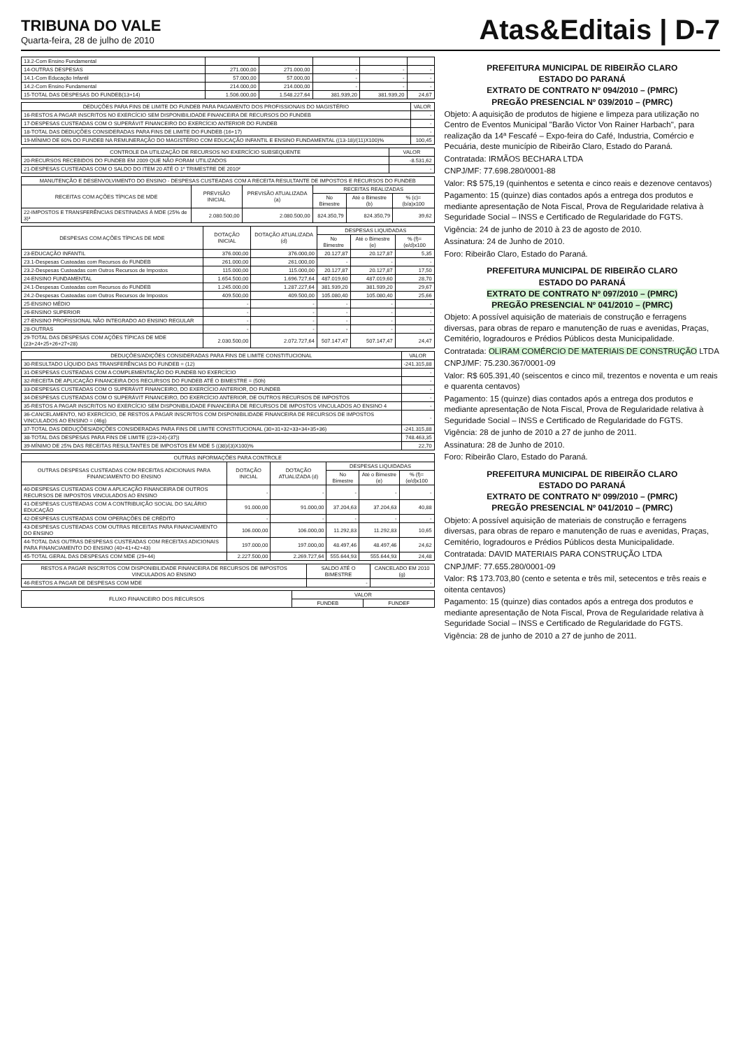TRIBUNA DO VALE
Quarta-feira, 28 de julho de 2010
Atas&Editais | D-7
| 13.2-Com Ensino Fundamental | | | | | |
| 14-OUTRAS DESPESAS | 271.000,00 | 271.000,00 | - | - | - |
| 14.1-Com Educação Infantil | 57.000,00 | 57.000,00 | - | - | - |
| 14.2-Com Ensino Fundamental | 214.000,00 | 214.000,00 | - | - | - |
| 15-TOTAL DAS DESPESAS DO FUNDEB(13+14) | 1.506.000,00 | 1.548.227,64 | 381.939,20 | 381.939,20 | 24,67 |
| DEDUÇÕES PARA FINS DE LIMITE DO FUNDEB PARA PAGAMENTO DOS PROFISSIONAIS DO MAGISTÉRIO | VALOR |
| --- | --- |
| 16-RESTOS A PAGAR INSCRITOS NO EXERCÍCIO SEM DISPONIBILIDADE FINANCEIRA DE RECURSOS DO FUNDEB | - |
| 17-DESPESAS CUSTEADAS COM O SUPERÁVIT FINANCEIRO DO EXERCÍCIO ANTERIOR DO FUNDEB | - |
| 18-TOTAL DAS DEDUÇÕES CONSIDERADAS PARA FINS DE LIMITE DO FUNDEB (16+17) | - |
| 19-MÍNIMO DE 60% DO FUNDEB NA REMUNERAÇÃO DO MAGISTÉRIO COM EDUCAÇÃO INFANTIL E ENSINO FUNDAMENTAL ((13-18)/(11)X100)% | 100,45 |
| CONTROLE DA UTILIZAÇÃO DE RECURSOS NO EXERCÍCIO SUBSEQUENTE | VALOR |
| --- | --- |
| 20-RECURSOS RECEBIDOS DO FUNDEB EM 2009 QUE NÃO FORAM UTILIZADOS | -8.531,62 |
| 21-DESPESAS CUSTEADAS COM O SALDO DO ITEM 20 ATÉ O 1º TRIMESTRE DE 2010² | - |
| MANUTENÇÃO E DESENVOLVIMENTO DO ENSINO - DESPESAS CUSTEADAS COM A RECEITA RESULTANTE DE IMPOSTOS E RECURSOS DO FUNDEB | | | | | |
| --- | --- | --- | --- | --- | --- |
| RECEITAS COM AÇÕES TÍPICAS DE MDE | PREVISÃO INICIAL | PREVISÃO ATUALIZADA (a) | RECEITAS REALIZADAS | | |
| | | | No Bimestre | Até o Bimestre (b) | % (c)=(b/a)x100 |
| 22-IMPOSTOS E TRANSFERÊNCIAS DESTINADAS À MDE (25% de 3)³ | 2.080.500,00 | 2.080.500,00 | 824.350,79 | 824.350,79 | 39,62 |
| DESPESAS COM AÇÕES TÍPICAS DE MDE | DOTAÇÃO INICIAL | DOTAÇÃO ATUALIZADA (d) | DESPESAS LIQUIDADAS | | |
| --- | --- | --- | --- | --- | --- |
| | | | No Bimestre | Até o Bimestre (e) | % (f)=(e/d)x100 |
| 23-EDUCAÇÃO INFANTIL | 376.000,00 | 376.000,00 | 20.127,87 | 20.127,87 | 5,35 |
| 23.1-Despesas Custeadas com Recursos do FUNDEB | 261.000,00 | 261.000,00 | - | - | - |
| 23.2-Despesas Custeadas com Outros Recursos de Impostos | 115.000,00 | 115.000,00 | 20.127,87 | 20.127,87 | 17,50 |
| 24-ENSINO FUNDAMENTAL | 1.654.500,00 | 1.696.727,64 | 487.019,60 | 487.019,60 | 28,70 |
| 24.1-Despesas Custeadas com Recursos do FUNDEB | 1.245.000,00 | 1.287.227,64 | 381.939,20 | 381.939,20 | 29,67 |
| 24.2-Despesas Custeadas com Outros Recursos de Impostos | 409.500,00 | 409.500,00 | 105.080,40 | 105.080,40 | 25,66 |
| 25-ENSINO MÉDIO | - | - | - | - | - |
| 26-ENSINO SUPERIOR | - | - | - | - | - |
| 27-ENSINO PROFISSIONAL NÃO INTEGRADO AO ENSINO REGULAR | - | - | - | - | - |
| 28-OUTRAS | - | - | - | - | - |
| 29-TOTAL DAS DESPESAS COM AÇÕES TÍPICAS DE MDE (23+24+25+26+27+28) | 2.030.500,00 | 2.072.727,64 | 507.147,47 | 507.147,47 | 24,47 |
| DEDUÇÕES/ADIÇÕES CONSIDERADAS PARA FINS DE LIMITE CONSTITUCIONAL | VALOR |
| --- | --- |
| 30-RESULTADO LÍQUIDO DAS TRANSFERÊNCIAS DO FUNDEB = (12) | -241.315,88 |
| 31-DESPESAS CUSTEADAS COM A COMPLEMENTAÇÃO DO FUNDEB NO EXERCÍCIO | - |
| 32-RECEITA DE APLICAÇÃO FINANCEIRA DOS RECURSOS DO FUNDEB ATÉ O BIMESTRE = (50h) | - |
| 33-DESPESAS CUSTEADAS COM O SUPERÁVIT FINANCEIRO, DO EXERCÍCIO ANTERIOR, DO FUNDEB | - |
| 34-DESPESAS CUSTEADAS COM O SUPERÁVIT FINANCEIRO, DO EXERCÍCIO ANTERIOR, DE OUTROS RECURSOS DE IMPOSTOS | - |
| 35-RESTOS A PAGAR INSCRITOS NO EXERCÍCIO SEM DISPONIBILIDADE FINANCEIRA DE RECURSOS DE IMPOSTOS VINCULADOS AO ENSINO 4 | - |
| 36-CANCELAMENTO, NO EXERCÍCIO, DE RESTOS A PAGAR INSCRITOS COM DISPONIBILIDADE FINANCEIRA DE RECURSOS DE IMPOSTOS VINCULADOS AO ENSINO = (46g) | - |
| 37-TOTAL DAS DEDUÇÕES/ADIÇÕES CONSIDERADAS PARA FINS DE LIMITE CONSTITUCIONAL (30+31+32+33+34+35+36) | -241.315,88 |
| 38-TOTAL DAS DESPESAS PARA FINS DE LIMITE ((23+24)-(37)) | 748.463,35 |
| 39-MÍNIMO DE 25% DAS RECEITAS RESULTANTES DE IMPOSTOS EM MDE 5 ((38)/(3)X100)% | 22,70 |
| OUTRAS INFORMAÇÕES PARA CONTROLE | | | | | |
| --- | --- | --- | --- | --- | --- |
| OUTRAS DESPESAS CUSTEADAS COM RECEITAS ADICIONAIS PARA FINANCIAMENTO DO ENSINO | DOTAÇÃO INICIAL | DOTAÇÃO ATUALIZADA (d) | DESPESAS LIQUIDADAS | | |
| | | | No Bimestre | Até o Bimestre (e) | % (f)=(e/d)x100 |
| 40-DESPESAS CUSTEADAS COM A APLICAÇÃO FINANCEIRA DE OUTROS RECURSOS DE IMPOSTOS VINCULADOS AO ENSINO | - | - | - | - | - |
| 41-DESPESAS CUSTEADAS COM A CONTRIBUIÇÃO SOCIAL DO SALÁRIO EDUCAÇÃO | 91.000,00 | 91.000,00 | 37.204,63 | 37.204,63 | 40,88 |
| 42-DESPESAS CUSTEADAS COM OPERAÇÕES DE CRÉDITO | - | - | - | - | - |
| 43-DESPESAS CUSTEADAS COM OUTRAS RECEITAS PARA FINANCIAMENTO DO ENSINO | 106.000,00 | 106.000,00 | 11.292,83 | 11.292,83 | 10,65 |
| 44-TOTAL DAS OUTRAS DESPESAS CUSTEADAS COM RECEITAS ADICIONAIS PARA FINANCIAMENTO DO ENSINO (40+41+42+43) | 197.000,00 | 197.000,00 | 48.497,46 | 48.497,46 | 24,62 |
| 45-TOTAL GERAL DAS DESPESAS COM MDE (29+44) | 2.227.500,00 | 2.269.727,64 | 555.644,93 | 555.644,93 | 24,48 |
| RESTOS A PAGAR INSCRITOS COM DISPONIBILIDADE FINANCEIRA DE RECURSOS DE IMPOSTOS VINCULADOS AO ENSINO | SALDO ATÉ O BIMESTRE | CANCELADO EM 2010 (g) |
| --- | --- | --- |
| 46-RESTOS A PAGAR DE DESPESAS COM MDE | - | - |
| FLUXO FINANCEIRO DOS RECURSOS | VALOR | |
| --- | --- | --- |
| | FUNDEB | FUNDEF |
PREFEITURA MUNICIPAL DE RIBEIRÃO CLARO
ESTADO DO PARANÁ
EXTRATO DE CONTRATO Nº 094/2010 – (PMRC)
PREGÃO PRESENCIAL Nº 039/2010 – (PMRC)
Objeto: A aquisição de produtos de higiene e limpeza para utilização no Centro de Eventos Municipal "Barão Victor Von Rainer Harbach", para realização da 14ª Fescafé – Expo-feira do Café, Industria, Comércio e Pecuária, deste município de Ribeirão Claro, Estado do Paraná.
Contratada: IRMÃOS BECHARA LTDA
CNPJ/MF: 77.698.280/0001-88
Valor: R$ 575,19 (quinhentos e setenta e cinco reais e dezenove centavos)
Pagamento: 15 (quinze) dias contados após a entrega dos produtos e mediante apresentação de Nota Fiscal, Prova de Regularidade relativa à Seguridade Social – INSS e Certificado de Regularidade do FGTS.
Vigência: 24 de junho de 2010 à 23 de agosto de 2010.
Assinatura: 24 de Junho de 2010.
Foro: Ribeirão Claro, Estado do Paraná.
PREFEITURA MUNICIPAL DE RIBEIRÃO CLARO
ESTADO DO PARANÁ
EXTRATO DE CONTRATO Nº 097/2010 – (PMRC)
PREGÃO PRESENCIAL Nº 041/2010 – (PMRC)
Objeto: A possível aquisição de materiais de construção e ferragens diversas, para obras de reparo e manutenção de ruas e avenidas, Praças, Cemitério, logradouros e Prédios Públicos desta Municipalidade.
Contratada: OLIRAM COMÉRCIO DE MATERIAIS DE CONSTRUÇÃO LTDA
CNPJ/MF: 75.230.367/0001-09
Valor: R$ 605.391,40 (seiscentos e cinco mil, trezentos e noventa e um reais e quarenta centavos)
Pagamento: 15 (quinze) dias contados após a entrega dos produtos e mediante apresentação de Nota Fiscal, Prova de Regularidade relativa à Seguridade Social – INSS e Certificado de Regularidade do FGTS.
Vigência: 28 de junho de 2010 a 27 de junho de 2011.
Assinatura: 28 de Junho de 2010.
Foro: Ribeirão Claro, Estado do Paraná.
PREFEITURA MUNICIPAL DE RIBEIRÃO CLARO
ESTADO DO PARANÁ
EXTRATO DE CONTRATO Nº 099/2010 – (PMRC)
PREGÃO PRESENCIAL Nº 041/2010 – (PMRC)
Objeto: A possível aquisição de materiais de construção e ferragens diversas, para obras de reparo e manutenção de ruas e avenidas, Praças, Cemitério, logradouros e Prédios Públicos desta Municipalidade.
Contratada: DAVID MATERIAIS PARA CONSTRUÇÃO LTDA
CNPJ/MF: 77.655.280/0001-09
Valor: R$ 173.703,80 (cento e setenta e três mil, setecentos e três reais e oitenta centavos)
Pagamento: 15 (quinze) dias contados após a entrega dos produtos e mediante apresentação de Nota Fiscal, Prova de Regularidade relativa à Seguridade Social – INSS e Certificado de Regularidade do FGTS.
Vigência: 28 de junho de 2010 a 27 de junho de 2011.